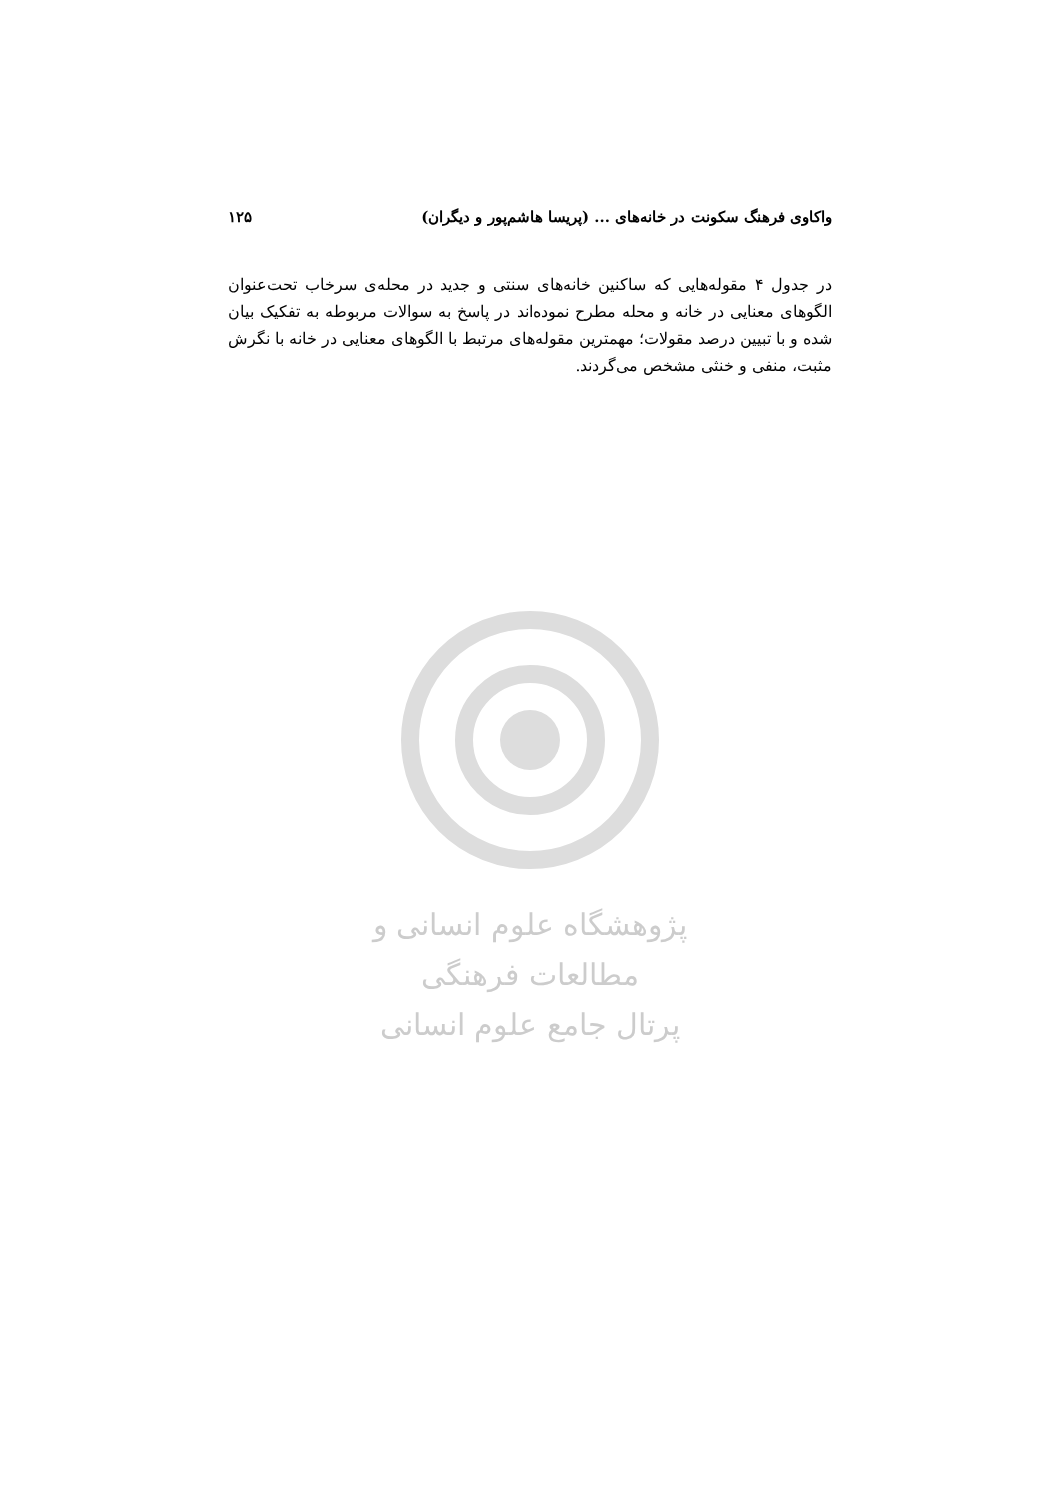واکاوی فرهنگ سکونت در خانه‌های ... (پریسا هاشم‌پور و دیگران) ۱۲۵
در جدول ۴ مقوله‌هایی که ساکنین خانه‌های سنتی و جدید در محله‌ی سرخاب تحت‌عنوان الگوهای معنایی در خانه و محله مطرح نموده‌اند در پاسخ به سوالات مربوطه به تفکیک بیان شده و با تبیین درصد مقولات؛ مهمترین مقوله‌های مرتبط با الگوهای معنایی در خانه با نگرش مثبت، منفی و خنثی مشخص می‌گردند.
پژوهشگاه علوم انسانی و مطالعات فرهنگی
پرتال جامع علوم انسانی